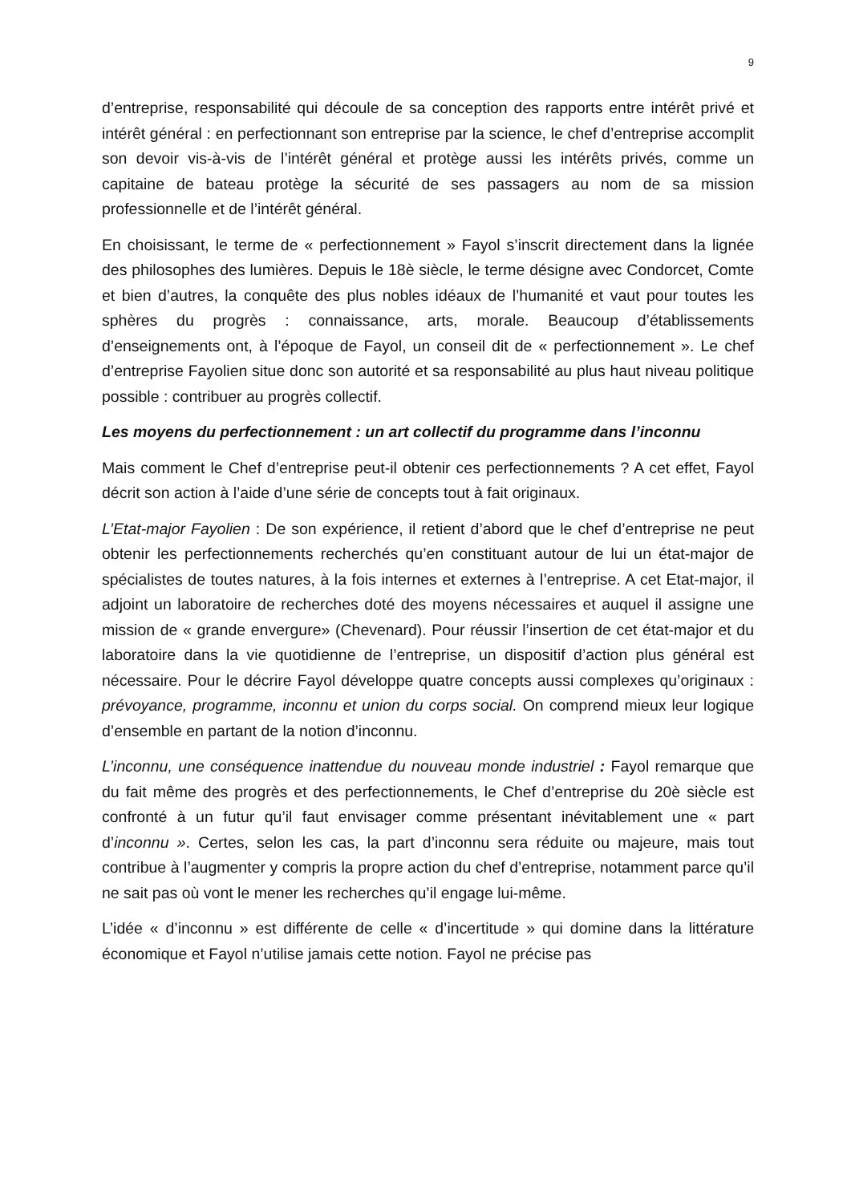9
d’entreprise, responsabilité qui découle de sa conception des rapports entre intérêt privé et intérêt général : en perfectionnant son entreprise par la science, le chef d’entreprise accomplit son devoir vis-à-vis de l’intérêt général et protège aussi les intérêts privés, comme un capitaine de bateau protège la sécurité de ses passagers au nom de sa mission professionnelle et de l’intérêt général.
En choisissant, le terme de « perfectionnement » Fayol s’inscrit directement dans la lignée des philosophes des lumières. Depuis le 18è siècle, le terme désigne avec Condorcet, Comte et bien d’autres, la conquête des plus nobles idéaux de l’humanité et vaut pour toutes les sphères du progrès : connaissance, arts, morale. Beaucoup d’établissements d’enseignements ont, à l’époque de Fayol, un conseil dit de « perfectionnement ». Le chef d’entreprise Fayolien situe donc son autorité et sa responsabilité au plus haut niveau politique possible : contribuer au progrès collectif.
Les moyens du perfectionnement : un art collectif du programme dans l’inconnu
Mais comment le Chef d’entreprise peut-il obtenir ces perfectionnements ? A cet effet, Fayol décrit son action à l’aide d’une série de concepts tout à fait originaux.
L’Etat-major Fayolien : De son expérience, il retient d’abord que le chef d’entreprise ne peut obtenir les perfectionnements recherchés qu’en constituant autour de lui un état-major de spécialistes de toutes natures, à la fois internes et externes à l’entreprise. A cet Etat-major, il adjoint un laboratoire de recherches doté des moyens nécessaires et auquel il assigne une mission de « grande envergure» (Chevenard). Pour réussir l’insertion de cet état-major et du laboratoire dans la vie quotidienne de l’entreprise, un dispositif d’action plus général est nécessaire. Pour le décrire Fayol développe quatre concepts aussi complexes qu’originaux : prévoyance, programme, inconnu et union du corps social. On comprend mieux leur logique d’ensemble en partant de la notion d’inconnu.
L’inconnu, une conséquence inattendue du nouveau monde industriel : Fayol remarque que du fait même des progrès et des perfectionnements, le Chef d’entreprise du 20è siècle est confronté à un futur qu’il faut envisager comme présentant inévitablement une « part d’inconnu ». Certes, selon les cas, la part d’inconnu sera réduite ou majeure, mais tout contribue à l’augmenter y compris la propre action du chef d’entreprise, notamment parce qu’il ne sait pas où vont le mener les recherches qu’il engage lui-même.
L’idée « d’inconnu » est différente de celle « d’incertitude » qui domine dans la littérature économique et Fayol n’utilise jamais cette notion. Fayol ne précise pas